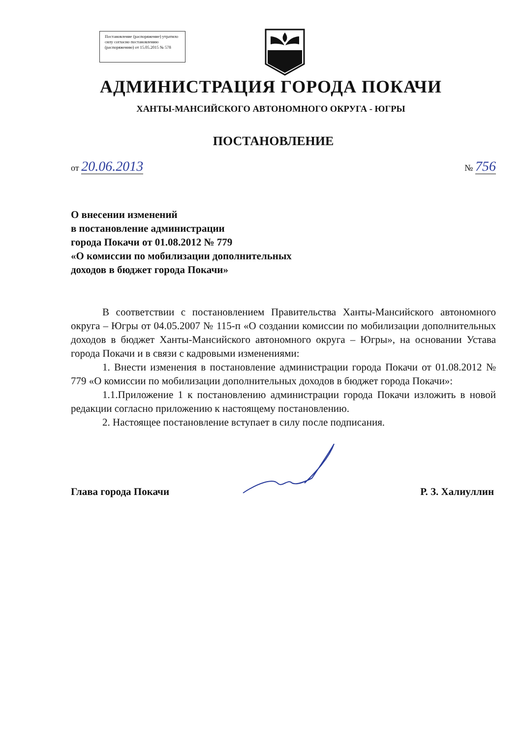Постановление (распоряжение) утратило силу согласно постановлению (распоряжению) от 15.05.2015 № 578
АДМИНИСТРАЦИЯ ГОРОДА ПОКАЧИ
ХАНТЫ-МАНСИЙСКОГО АВТОНОМНОГО ОКРУГА - ЮГРЫ
ПОСТАНОВЛЕНИЕ
от 20.06.2013 № 756
О внесении изменений
в постановление администрации
города Покачи от 01.08.2012 № 779
«О комиссии по мобилизации дополнительных
доходов в бюджет города Покачи»
В соответствии с постановлением Правительства Ханты-Мансийского автономного округа – Югры от 04.05.2007 № 115-п «О создании комиссии по мобилизации дополнительных доходов в бюджет Ханты-Мансийского автономного округа – Югры», на основании Устава города Покачи и в связи с кадровыми изменениями:
1. Внести изменения в постановление администрации города Покачи от 01.08.2012 № 779 «О комиссии по мобилизации дополнительных доходов в бюджет города Покачи»:
1.1.Приложение 1 к постановлению администрации города Покачи изложить в новой редакции согласно приложению к настоящему постановлению.
2. Настоящее постановление вступает в силу после подписания.
Глава города Покачи Р. З. Халиуллин